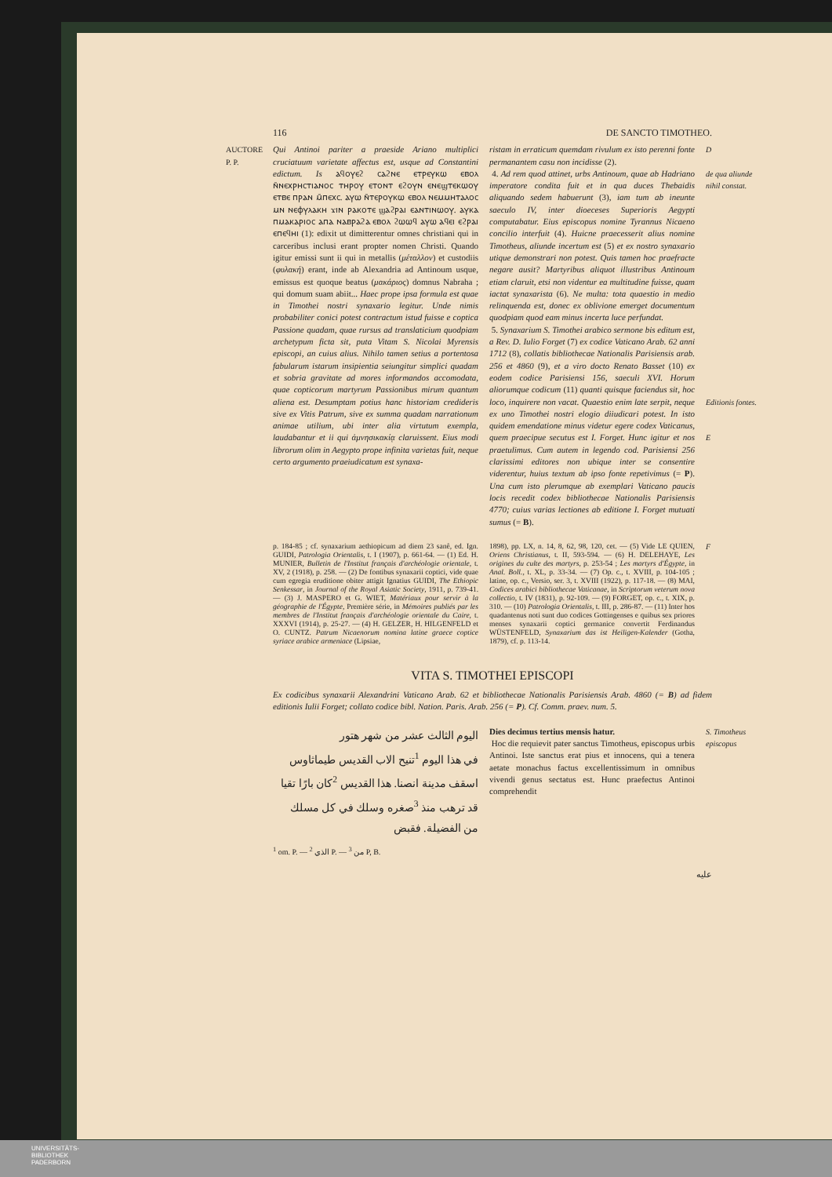116 DE SANCTO TIMOTHEO.
AUCTORE
P. P.
Qui Antinoi pariter a praeside Ariano multiplici cruciatuum varietate affectus est, usque ad Constantini edictum. Is ⲁϥⲟⲩⲉϩ ⲥⲁϩⲛⲉ ⲉⲧⲣⲉⲩⲕⲱ ⲉⲃⲟⲗ ⲛ̄ⲛⲉⲭⲣⲏⲥⲧⲓⲁⲛⲟⲥ ⲧⲏⲣⲟⲩ ⲉⲧⲟⲛⲧ ⲉϩⲟⲩⲛ ⲉⲛⲉϣⲧⲉⲕⲱⲟⲩ ⲉⲧⲃⲉ ⲡⲣⲁⲛ ⲙ̄ⲡⲉⲭⲥ. ⲁⲩⲱ ⲛ̄ⲧⲉⲣⲟⲩⲕⲱ ⲉⲃⲟⲗ ⲛⲉⲙⲙⲏⲧⲁⲗⲟⲥ ⲙⲛ ⲛⲉⲫⲩⲗⲁⲕⲏ ϫⲓⲛ ⲣⲁⲕⲟⲧⲉ ϣⲁϩⲣⲁⲓ ⲉⲁⲛⲧⲓⲛⲱⲟⲩ. ⲁⲩⲕⲁ ⲡⲙⲁⲕⲁⲣⲓⲟⲥ ⲁⲡⲁ ⲛⲁⲃⲣⲁϩⲁ ⲉⲃⲟⲗ ϩⲱⲱϥ ⲁⲩⲱ ⲁϥⲉⲓ ⲉϩⲣⲁⲓ ⲉⲡⲉϥⲏⲓ (1): edixit ut dimitterentur omnes christiani qui in carceribus inclusi erant propter nomen Christi. Quando igitur emissi sunt ii qui in metallis (μέταλλον) et custodiis (φυλακή) erant, inde ab Alexandria ad Antinoum usque, emissus est quoque beatus (μακάριος) domnus Nabraha ; qui domum suam abiit... Haec prope ipsa formula est quae in Timothei nostri synaxario legitur. Unde nimis probabiliter conici potest contractum istud fuisse e coptica Passione quadam, quae rursus ad translaticium quodpiam archetypum ficta sit, puta Vitam S. Nicolai Myrensis episcopi, an cuius alius. Nihilo tamen setius a portentosa fabularum istarum insipientia seiungitur simplici quadam et sobria gravitate ad mores informandos accomodata, quae copticorum martyrum Passionibus mirum quantum aliena est. Desumptam potius hanc historiam credideris sive ex Vitis Patrum, sive ex summa quadam narrationum animae utilium, ubi inter alia virtutum exempla, laudabantur et ii qui ἀμνησικακίᾳ claruissent. Eius modi librorum olim in Aegypto prope infinita varietas fuit, neque certo argumento praeiudicatum est synaxa-
ristam in erraticum quemdam rivulum ex isto perenni fonte permanantem casu non incidisse (2).
4. Ad rem quod attinet, urbs Antinoum, quae ab Hadriano imperatore condita fuit et in qua duces Thebaidis aliquando sedem habuerunt (3), iam tum ab ineunte saeculo IV, inter dioeceses Superioris Aegypti computabatur. Eius episcopus nomine Tyrannus Nicaeno concilio interfuit (4). Huicne praecesserit alius nomine Timotheus, aliunde incertum est (5) et ex nostro synaxario utique demonstrari non potest. Quis tamen hoc praefracte negare ausit? Martyribus aliquot illustribus Antinoum etiam claruit, etsi non videntur ea multitudine fuisse, quam iactat synaxarista (6). Ne multa: tota quaestio in medio relinquenda est, donec ex oblivione emerget documentum quodpiam quod eam minus incerta luce perfundat.
5. Synaxarium S. Timothei arabico sermone bis editum est, a Rev. D. Iulio Forget (7) ex codice Vaticano Arab. 62 anni 1712 (8), collatis bibliothecae Nationalis Parisiensis arab. 256 et 4860 (9), et a viro docto Renato Basset (10) ex eodem codice Parisiensi 156, saeculi XVI. Horum aliorumque codicum (11) quanti quisque faciendus sit, hoc loco, inquirere non vacat. Quaestio enim late serpit, neque ex uno Timothei nostri elogio diiudicari potest. In isto quidem emendatione minus videtur egere codex Vaticanus, quem praecipue secutus est I. Forget. Hunc igitur et nos praetulimus. Cum autem in legendo cod. Parisiensi 256 clarissimi editores non ubique inter se consentire viderentur, huius textum ab ipso fonte repetivimus (= P). Una cum isto plerumque ab exemplari Vaticano paucis locis recedit codex bibliothecae Nationalis Parisiensis 4770; cuius varias lectiones ab editione I. Forget mutuati sumus (= B).
D
de qua aliunde nihil constat.
Editionis fontes.
E
p. 184-85 ; cf. synaxarium aethiopicum ad diem 23 sanê, ed. Ign. GUIDI, Patrologia Orientalis, t. I (1907), p. 661-64. — (1) Ed. H. MUNIER, Bulletin de l'Institut français d'archéologie orientale, t. XV, 2 (1918), p. 258. — (2) De fontibus synaxarii coptici, vide quae cum egregia eruditione obiter attigit Ignatius GUIDI, The Ethiopic Senkessar, in Journal of the Royal Asiatic Society, 1911, p. 739-41. — (3) J. MASPERO et G. WIET, Matériaux pour servir à la géographie de l'Égypte, Première série, in Mémoires publiés par les membres de l'Institut français d'archéologie orientale du Caire, t. XXXVI (1914), p. 25-27. — (4) H. GELZER, H. HILGENFELD et O. CUNTZ. Patrum Nicaenorum nomina latine graece coptice syriace arabice armeniace (Lipsiae,
1898), pp. LX, n. 14, 8, 62, 98, 120, cet. — (5) Vide LE QUIEN, Oriens Christianus, t. II, 593-594. — (6) H. DELEHAYE, Les origines du culte des martyrs, p. 253-54 ; Les martyrs d'Égypte, in Anal. Boll., t. XL, p. 33-34. — (7) Op. c., t. XVIII, p. 104-105 ; latine, op. c., Versio, ser. 3, t. XVIII (1922), p. 117-18. — (8) MAI, Codices arabici bibliothecae Vaticanae, in Scriptorum veterum nova collectio, t. IV (1831), p. 92-109. — (9) FORGET, op. c., t. XIX, p. 310. — (10) Patrologia Orientalis, t. III, p. 286-87. — (11) Inter hos quadantenus noti sunt duo codices Gottingenses e quibus sex priores menses synaxarii coptici germanice convertit Ferdinandus WÜSTENFELD, Synaxarium das ist Heiligen-Kalender (Gotha, 1879), cf. p. 113-14.
F
VITA S. TIMOTHEI EPISCOPI
Ex codicibus synaxarii Alexandrini Vaticano Arab. 62 et bibliothecae Nationalis Parisiensis Arab. 4860 (= B) ad fidem editionis Iulii Forget; collato codice bibl. Nation. Paris. Arab. 256 (= P). Cf. Comm. praev. num. 5.
اليوم الثالث عشر من شهر هتور
في هذا اليوم <sup>1</sup>تنيح الاب القديس طيماثاوس اسقف مدينة انصنا. هذا القديس <sup>2</sup>كان بارًا تقيا قد ترهب منذ <sup>3</sup>صغره وسلك في كل مسلك من الفضيلة. فقبض
Dies decimus tertius mensis hatur.
Hoc die requievit pater sanctus Timotheus, episcopus urbis Antinoi. Iste sanctus erat pius et innocens, qui a tenera aetate monachus factus excellentissimum in omnibus vivendi genus sectatus est. Hunc praefectus Antinoi comprehendit
S. Timotheus episcopus
<sup>1</sup> om. P. — <sup>2</sup> الذي P. — <sup>3</sup> من P, B.
عليه
UNIVERSITÄTS-
BIBLIOTHEK
PADERBORN